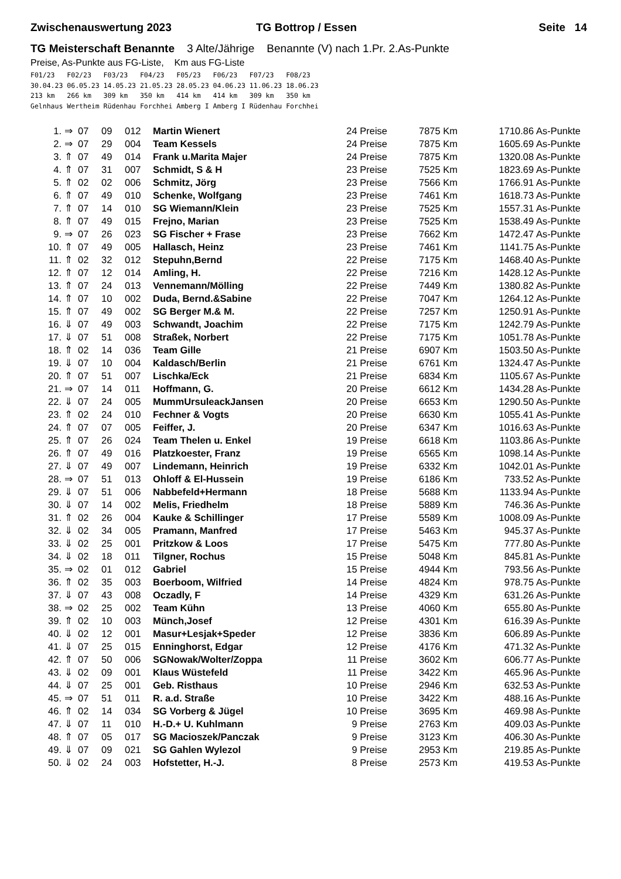Zwischenauswertung 2023 TG Bottrop / Essen Seite 14
TG Meisterschaft Benannte 3 Alte/Jährige Benannte (V) nach 1.Pr. 2.As-Punkte
Preise, As-Punkte aus FG-Liste, Km aus FG-Liste
F01/23   F02/23   F03/23   F04/23   F05/23   F06/23   F07/23   F08/23
30.04.23 06.05.23 14.05.23 21.05.23 28.05.23 04.06.23 11.06.23 18.06.23
213 km   266 km   309 km   350 km   414 km   414 km   309 km   350 km
Gelnhaus Wertheim Rüdenhau Forchhei Amberg I Amberg I Rüdenhau Forchhei
| 1. | ⇒ | 07 | 09 | 012 | Martin Wienert | 24 Preise | 7875 Km | 1710.86 As-Punkte |
| 2. | ⇒ | 07 | 29 | 004 | Team Kessels | 24 Preise | 7875 Km | 1605.69 As-Punkte |
| 3. | ⇑ | 07 | 49 | 014 | Frank u.Marita Majer | 24 Preise | 7875 Km | 1320.08 As-Punkte |
| 4. | ⇑ | 07 | 31 | 007 | Schmidt, S & H | 23 Preise | 7525 Km | 1823.69 As-Punkte |
| 5. | ⇑ | 02 | 02 | 006 | Schmitz, Jörg | 23 Preise | 7566 Km | 1766.91 As-Punkte |
| 6. | ⇑ | 07 | 49 | 010 | Schenke, Wolfgang | 23 Preise | 7461 Km | 1618.73 As-Punkte |
| 7. | ⇑ | 07 | 14 | 010 | SG Wiemann/Klein | 23 Preise | 7525 Km | 1557.31 As-Punkte |
| 8. | ⇑ | 07 | 49 | 015 | Frejno, Marian | 23 Preise | 7525 Km | 1538.49 As-Punkte |
| 9. | ⇒ | 07 | 26 | 023 | SG Fischer + Frase | 23 Preise | 7662 Km | 1472.47 As-Punkte |
| 10. | ⇑ | 07 | 49 | 005 | Hallasch, Heinz | 23 Preise | 7461 Km | 1141.75 As-Punkte |
| 11. | ⇑ | 02 | 32 | 012 | Stepuhn,Bernd | 22 Preise | 7175 Km | 1468.40 As-Punkte |
| 12. | ⇑ | 07 | 12 | 014 | Amling, H. | 22 Preise | 7216 Km | 1428.12 As-Punkte |
| 13. | ⇑ | 07 | 24 | 013 | Vennemann/Mölling | 22 Preise | 7449 Km | 1380.82 As-Punkte |
| 14. | ⇑ | 07 | 10 | 002 | Duda, Bernd.&Sabine | 22 Preise | 7047 Km | 1264.12 As-Punkte |
| 15. | ⇑ | 07 | 49 | 002 | SG Berger M.& M. | 22 Preise | 7257 Km | 1250.91 As-Punkte |
| 16. | ⇓ | 07 | 49 | 003 | Schwandt, Joachim | 22 Preise | 7175 Km | 1242.79 As-Punkte |
| 17. | ⇓ | 07 | 51 | 008 | Straßek, Norbert | 22 Preise | 7175 Km | 1051.78 As-Punkte |
| 18. | ⇑ | 02 | 14 | 036 | Team Gille | 21 Preise | 6907 Km | 1503.50 As-Punkte |
| 19. | ⇓ | 07 | 10 | 004 | Kaldasch/Berlin | 21 Preise | 6761 Km | 1324.47 As-Punkte |
| 20. | ⇑ | 07 | 51 | 007 | Lischka/Eck | 21 Preise | 6834 Km | 1105.67 As-Punkte |
| 21. | ⇒ | 07 | 14 | 011 | Hoffmann, G. | 20 Preise | 6612 Km | 1434.28 As-Punkte |
| 22. | ⇓ | 07 | 24 | 005 | MummUrsuleackJansen | 20 Preise | 6653 Km | 1290.50 As-Punkte |
| 23. | ⇑ | 02 | 24 | 010 | Fechner & Vogts | 20 Preise | 6630 Km | 1055.41 As-Punkte |
| 24. | ⇑ | 07 | 07 | 005 | Feiffer, J. | 20 Preise | 6347 Km | 1016.63 As-Punkte |
| 25. | ⇑ | 07 | 26 | 024 | Team Thelen u. Enkel | 19 Preise | 6618 Km | 1103.86 As-Punkte |
| 26. | ⇑ | 07 | 49 | 016 | Platzkoester, Franz | 19 Preise | 6565 Km | 1098.14 As-Punkte |
| 27. | ⇓ | 07 | 49 | 007 | Lindemann, Heinrich | 19 Preise | 6332 Km | 1042.01 As-Punkte |
| 28. | ⇒ | 07 | 51 | 013 | Ohloff & El-Hussein | 19 Preise | 6186 Km | 733.52 As-Punkte |
| 29. | ⇓ | 07 | 51 | 006 | Nabbefeld+Hermann | 18 Preise | 5688 Km | 1133.94 As-Punkte |
| 30. | ⇓ | 07 | 14 | 002 | Melis, Friedhelm | 18 Preise | 5889 Km | 746.36 As-Punkte |
| 31. | ⇑ | 02 | 26 | 004 | Kauke & Schillinger | 17 Preise | 5589 Km | 1008.09 As-Punkte |
| 32. | ⇓ | 02 | 34 | 005 | Pramann, Manfred | 17 Preise | 5463 Km | 945.37 As-Punkte |
| 33. | ⇓ | 02 | 25 | 001 | Pritzkow & Loos | 17 Preise | 5475 Km | 777.80 As-Punkte |
| 34. | ⇓ | 02 | 18 | 011 | Tilgner, Rochus | 15 Preise | 5048 Km | 845.81 As-Punkte |
| 35. | ⇒ | 02 | 01 | 012 | Gabriel | 15 Preise | 4944 Km | 793.56 As-Punkte |
| 36. | ⇑ | 02 | 35 | 003 | Boerboom, Wilfried | 14 Preise | 4824 Km | 978.75 As-Punkte |
| 37. | ⇓ | 07 | 43 | 008 | Oczadly, F | 14 Preise | 4329 Km | 631.26 As-Punkte |
| 38. | ⇒ | 02 | 25 | 002 | Team Kühn | 13 Preise | 4060 Km | 655.80 As-Punkte |
| 39. | ⇑ | 02 | 10 | 003 | Münch,Josef | 12 Preise | 4301 Km | 616.39 As-Punkte |
| 40. | ⇓ | 02 | 12 | 001 | Masur+Lesjak+Speder | 12 Preise | 3836 Km | 606.89 As-Punkte |
| 41. | ⇓ | 07 | 25 | 015 | Enninghorst, Edgar | 12 Preise | 4176 Km | 471.32 As-Punkte |
| 42. | ⇑ | 07 | 50 | 006 | SGNowak/Wolter/Zoppa | 11 Preise | 3602 Km | 606.77 As-Punkte |
| 43. | ⇓ | 02 | 09 | 001 | Klaus Wüstefeld | 11 Preise | 3422 Km | 465.96 As-Punkte |
| 44. | ⇓ | 07 | 25 | 001 | Geb. Risthaus | 10 Preise | 2946 Km | 632.53 As-Punkte |
| 45. | ⇒ | 07 | 51 | 011 | R. a.d. Straße | 10 Preise | 3422 Km | 488.16 As-Punkte |
| 46. | ⇑ | 02 | 14 | 034 | SG Vorberg & Jügel | 10 Preise | 3695 Km | 469.98 As-Punkte |
| 47. | ⇓ | 07 | 11 | 010 | H.-D.+ U. Kuhlmann | 9 Preise | 2763 Km | 409.03 As-Punkte |
| 48. | ⇑ | 07 | 05 | 017 | SG Macioszek/Panczak | 9 Preise | 3123 Km | 406.30 As-Punkte |
| 49. | ⇓ | 07 | 09 | 021 | SG Gahlen Wylezol | 9 Preise | 2953 Km | 219.85 As-Punkte |
| 50. | ⇓ | 02 | 24 | 003 | Hofstetter, H.-J. | 8 Preise | 2573 Km | 419.53 As-Punkte |